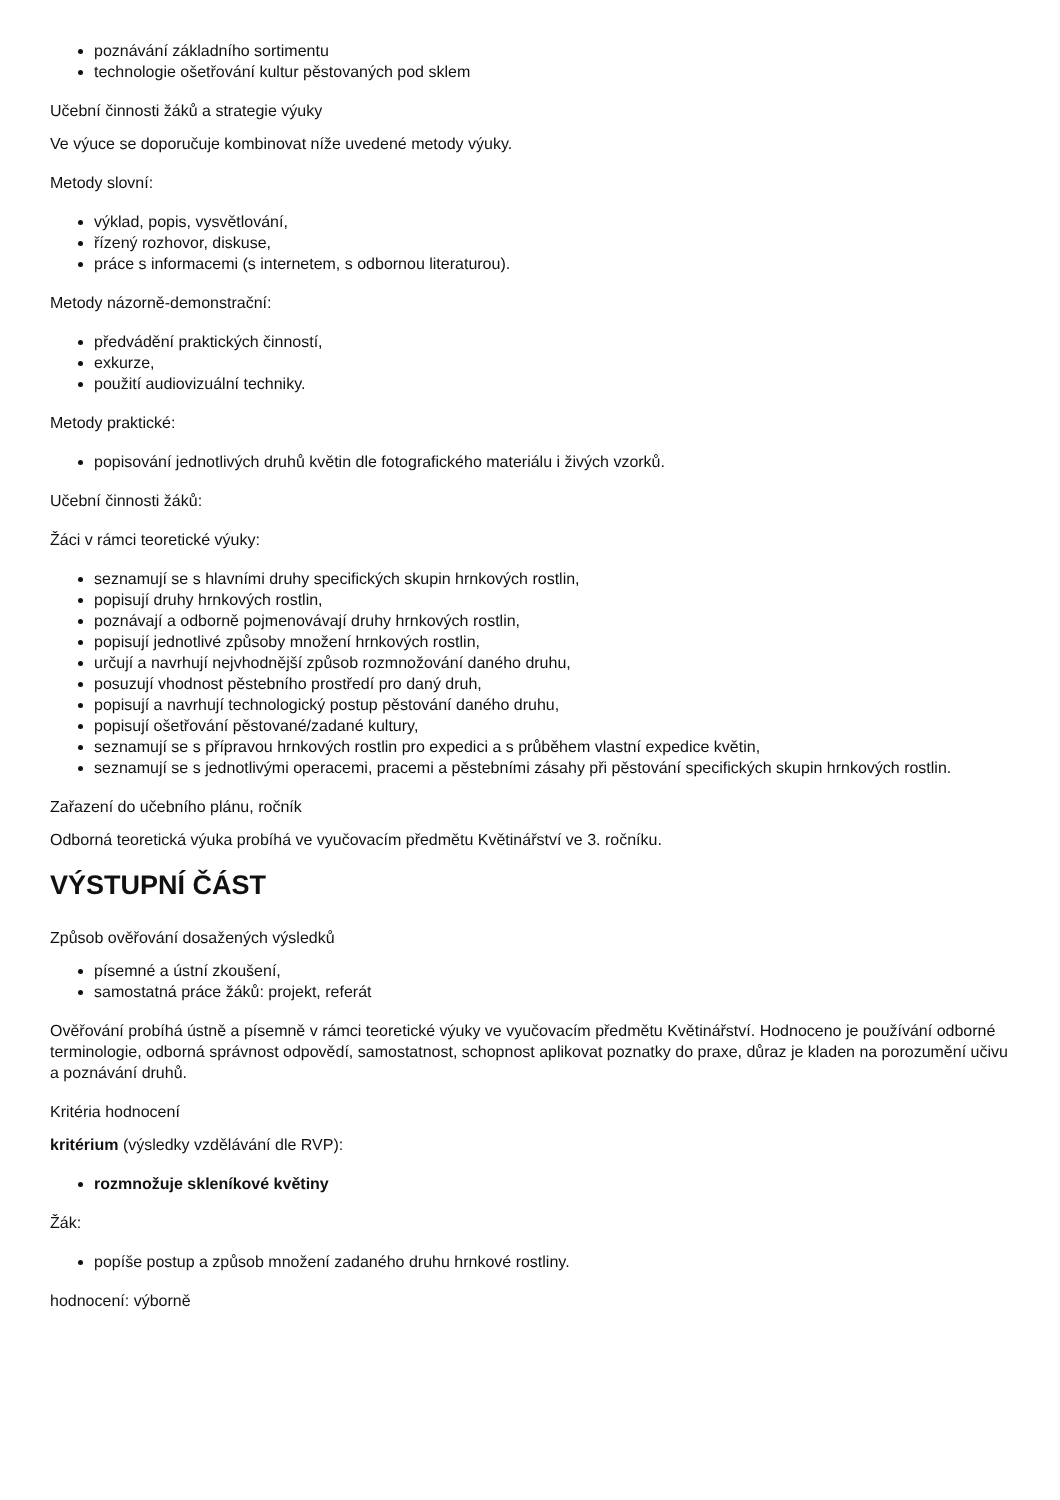poznávání základního sortimentu
technologie ošetřování kultur pěstovaných pod sklem
Učební činnosti žáků a strategie výuky
Ve výuce se doporučuje kombinovat níže uvedené metody výuky.
Metody slovní:
výklad, popis, vysvětlování,
řízený rozhovor, diskuse,
práce s informacemi (s internetem, s odbornou literaturou).
Metody názorně-demonstrační:
předvádění praktických činností,
exkurze,
použití audiovizuální techniky.
Metody praktické:
popisování jednotlivých druhů květin dle fotografického materiálu i živých vzorků.
Učební činnosti žáků:
Žáci v rámci teoretické výuky:
seznamují se s hlavními druhy specifických skupin hrnkových rostlin,
popisují druhy hrnkových rostlin,
poznávají a odborně pojmenovávají druhy hrnkových rostlin,
popisují jednotlivé způsoby množení hrnkových rostlin,
určují a navrhují nejvhodnější způsob rozmnožování daného druhu,
posuzují vhodnost pěstebního prostředí pro daný druh,
popisují a navrhují technologický postup pěstování daného druhu,
popisují ošetřování pěstované/zadané kultury,
seznamují se s přípravou hrnkových rostlin pro expedici a s průběhem vlastní expedice květin,
seznamují se s jednotlivými operacemi, pracemi a pěstebními zásahy při pěstování specifických skupin hrnkových rostlin.
Zařazení do učebního plánu, ročník
Odborná teoretická výuka probíhá ve vyučovacím předmětu Květinářství ve 3. ročníku.
VÝSTUPNÍ ČÁST
Způsob ověřování dosažených výsledků
písemné a ústní zkoušení,
samostatná práce žáků: projekt, referát
Ověřování probíhá ústně a písemně v rámci teoretické výuky ve vyučovacím předmětu Květinářství. Hodnoceno je používání odborné terminologie, odborná správnost odpovědí, samostatnost, schopnost aplikovat poznatky do praxe, důraz je kladen na porozumění učivu a poznávání druhů.
Kritéria hodnocení
kritérium (výsledky vzdělávání dle RVP):
rozmnožuje skleníkové květiny
Žák:
popíše postup a způsob množení zadaného druhu hrnkové rostliny.
hodnocení: výborně